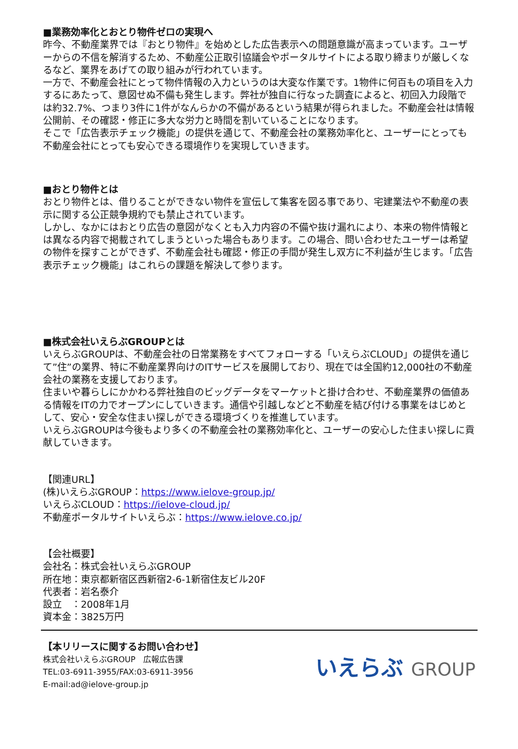■業務効率化とおとり物件ゼロの実現へ
昨今、不動産業界では『おとり物件』を始めとした広告表示への問題意識が高まっています。ユーザーからの不信を解消するため、不動産公正取引協議会やポータルサイトによる取り締まりが厳しくなるなど、業界をあげての取り組みが行われています。
一方で、不動産会社にとって物件情報の入力というのは大変な作業です。1物件に何百もの項目を入力するにあたって、意図せぬ不備も発生します。弊社が独自に行なった調査によると、初回入力段階では約32.7%、つまり3件に1件がなんらかの不備があるという結果が得られました。不動産会社は情報公開前、その確認・修正に多大な労力と時間を割いていることになります。
そこで「広告表示チェック機能」の提供を通じて、不動産会社の業務効率化と、ユーザーにとっても不動産会社にとっても安心できる環境作りを実現していきます。
■おとり物件とは
おとり物件とは、借りることができない物件を宣伝して集客を図る事であり、宅建業法や不動産の表示に関する公正競争規約でも禁止されています。
しかし、なかにはおとり広告の意図がなくとも入力内容の不備や抜け漏れにより、本来の物件情報とは異なる内容で掲載されてしまうといった場合もあります。この場合、問い合わせたユーザーは希望の物件を探すことができず、不動産会社も確認・修正の手間が発生し双方に不利益が生じます。「広告表示チェック機能」はこれらの課題を解決して参ります。
■株式会社いえらぶGROUPとは
いえらぶGROUPは、不動産会社の日常業務をすべてフォローする「いえらぶCLOUD」の提供を通じて”住”の業界、特に不動産業界向けのITサービスを展開しており、現在では全国約12,000社の不動産会社の業務を支援しております。
住まいや暮らしにかかわる弊社独自のビッグデータをマーケットと掛け合わせ、不動産業界の価値ある情報をITの力でオープンにしていきます。通信や引越しなどと不動産を結び付ける事業をはじめとして、安心・安全な住まい探しができる環境づくりを推進しています。
いえらぶGROUPは今後もより多くの不動産会社の業務効率化と、ユーザーの安心した住まい探しに貢献していきます。
【関連URL】
(株)いえらぶGROUP：https://www.ielove-group.jp/
いえらぶCLOUD：https://ielove-cloud.jp/
不動産ポータルサイトいえらぶ：https://www.ielove.co.jp/
【会社概要】
会社名：株式会社いえらぶGROUP
所在地：東京都新宿区西新宿2-6-1新宿住友ビル20F
代表者：岩名泰介
設立　：2008年1月
資本金：3825万円
【本リリースに関するお問い合わせ】
株式会社いえらぶGROUP　広報広告課
TEL:03-6911-3955/FAX:03-6911-3956
E-mail:ad@ielove-group.jp
いえらぶ GROUP